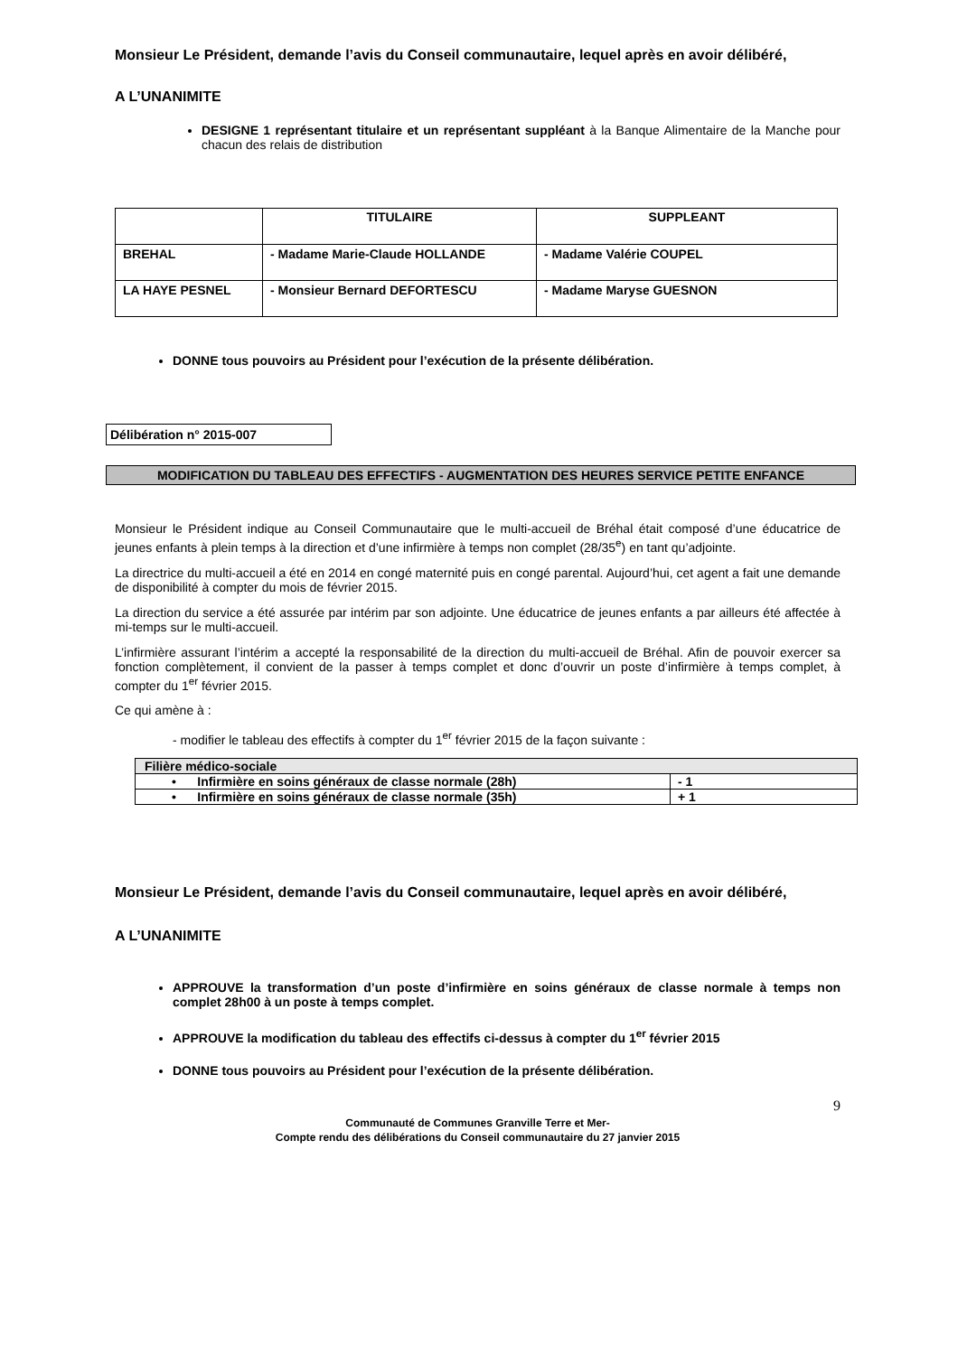Monsieur Le Président, demande l’avis du Conseil communautaire, lequel après en avoir délibéré,
A L’UNANIMITE
DESIGNE 1 représentant titulaire et un représentant suppléant à la Banque Alimentaire de la Manche pour chacun des relais de distribution
| | TITULAIRE | SUPPLEANT |
| --- | --- | --- |
| BREHAL | - Madame Marie-Claude HOLLANDE | - Madame Valérie COUPEL |
| LA HAYE PESNEL | - Monsieur Bernard DEFORTESCU | - Madame Maryse GUESNON |
DONNE tous pouvoirs au Président pour l’exécution de la présente délibération.
Délibération n° 2015-007
MODIFICATION DU TABLEAU DES EFFECTIFS - AUGMENTATION DES HEURES SERVICE PETITE ENFANCE
Monsieur le Président indique au Conseil Communautaire que le multi-accueil de Bréhal était composé d’une éducatrice de jeunes enfants à plein temps à la direction et d’une infirmière à temps non complet (28/35<sup>e</sup>) en tant qu’adjointe.
La directrice du multi-accueil a été en 2014 en congé maternité puis en congé parental. Aujourd’hui, cet agent a fait une demande de disponibilité à compter du mois de février 2015.
La direction du service a été assurée par intérim par son adjointe. Une éducatrice de jeunes enfants a par ailleurs été affectée à mi-temps sur le multi-accueil.
L’infirmière assurant l’intérim a accepté la responsabilité de la direction du multi-accueil de Bréhal. Afin de pouvoir exercer sa fonction complètement, il convient de la passer à temps complet et donc d’ouvrir un poste d’infirmière à temps complet, à compter du 1<sup>er</sup> février 2015.
Ce qui amène à :
- modifier le tableau des effectifs à compter du 1<sup>er</sup> février 2015 de la façon suivante :
| Filière médico-sociale | |
| • Infirmière en soins généraux de classe normale (28h) | - 1 |
| • Infirmière en soins généraux de classe normale (35h) | + 1 |
Monsieur Le Président, demande l’avis du Conseil communautaire, lequel après en avoir délibéré,
A L’UNANIMITE
APPROUVE la transformation d’un poste d’infirmière en soins généraux de classe normale à temps non complet 28h00 à un poste à temps complet.
APPROUVE la modification du tableau des effectifs ci-dessus à compter du 1<sup>er</sup> février 2015
DONNE tous pouvoirs au Président pour l’exécution de la présente délibération.
9
Communauté de Communes Granville Terre et Mer-
Compte rendu des délibérations du Conseil communautaire du 27 janvier 2015